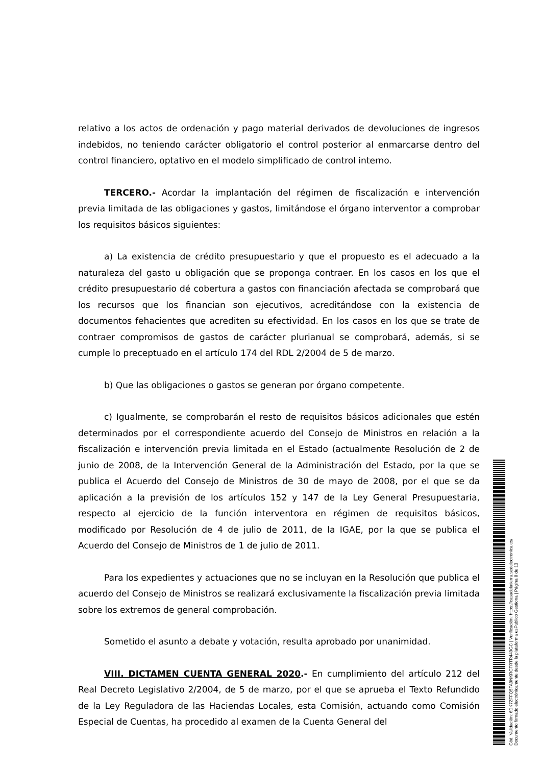relativo a los actos de ordenación y pago material derivados de devoluciones de ingresos indebidos, no teniendo carácter obligatorio el control posterior al enmarcarse dentro del control financiero, optativo en el modelo simplificado de control interno.
TERCERO.- Acordar la implantación del régimen de fiscalización e intervención previa limitada de las obligaciones y gastos, limitándose el órgano interventor a comprobar los requisitos básicos siguientes:
a) La existencia de crédito presupuestario y que el propuesto es el adecuado a la naturaleza del gasto u obligación que se proponga contraer. En los casos en los que el crédito presupuestario dé cobertura a gastos con financiación afectada se comprobará que los recursos que los financian son ejecutivos, acreditándose con la existencia de documentos fehacientes que acrediten su efectividad. En los casos en los que se trate de contraer compromisos de gastos de carácter plurianual se comprobará, además, si se cumple lo preceptuado en el artículo 174 del RDL 2/2004 de 5 de marzo.
b) Que las obligaciones o gastos se generan por órgano competente.
c) Igualmente, se comprobarán el resto de requisitos básicos adicionales que estén determinados por el correspondiente acuerdo del Consejo de Ministros en relación a la fiscalización e intervención previa limitada en el Estado (actualmente Resolución de 2 de junio de 2008, de la Intervención General de la Administración del Estado, por la que se publica el Acuerdo del Consejo de Ministros de 30 de mayo de 2008, por el que se da aplicación a la previsión de los artículos 152 y 147 de la Ley General Presupuestaria, respecto al ejercicio de la función interventora en régimen de requisitos básicos, modificado por Resolución de 4 de julio de 2011, de la IGAE, por la que se publica el Acuerdo del Consejo de Ministros de 1 de julio de 2011.
Para los expedientes y actuaciones que no se incluyan en la Resolución que publica el acuerdo del Consejo de Ministros se realizará exclusivamente la fiscalización previa limitada sobre los extremos de general comprobación.
Sometido el asunto a debate y votación, resulta aprobado por unanimidad.
VIII. DICTAMEN CUENTA GENERAL 2020.- En cumplimiento del artículo 212 del Real Decreto Legislativo 2/2004, de 5 de marzo, por el que se aprueba el Texto Refundido de la Ley Reguladora de las Haciendas Locales, esta Comisión, actuando como Comisión Especial de Cuentas, ha procedido al examen de la Cuenta General del
Cód. Validación: 6DK7ZFFQ5TA9NKRCTRTR449GC | Verificación: https://casadelatierra.sedelectronica.es/
Documento firmado electrónicamente desde la plataforma esPublico Gestiona | Página 8 de 13